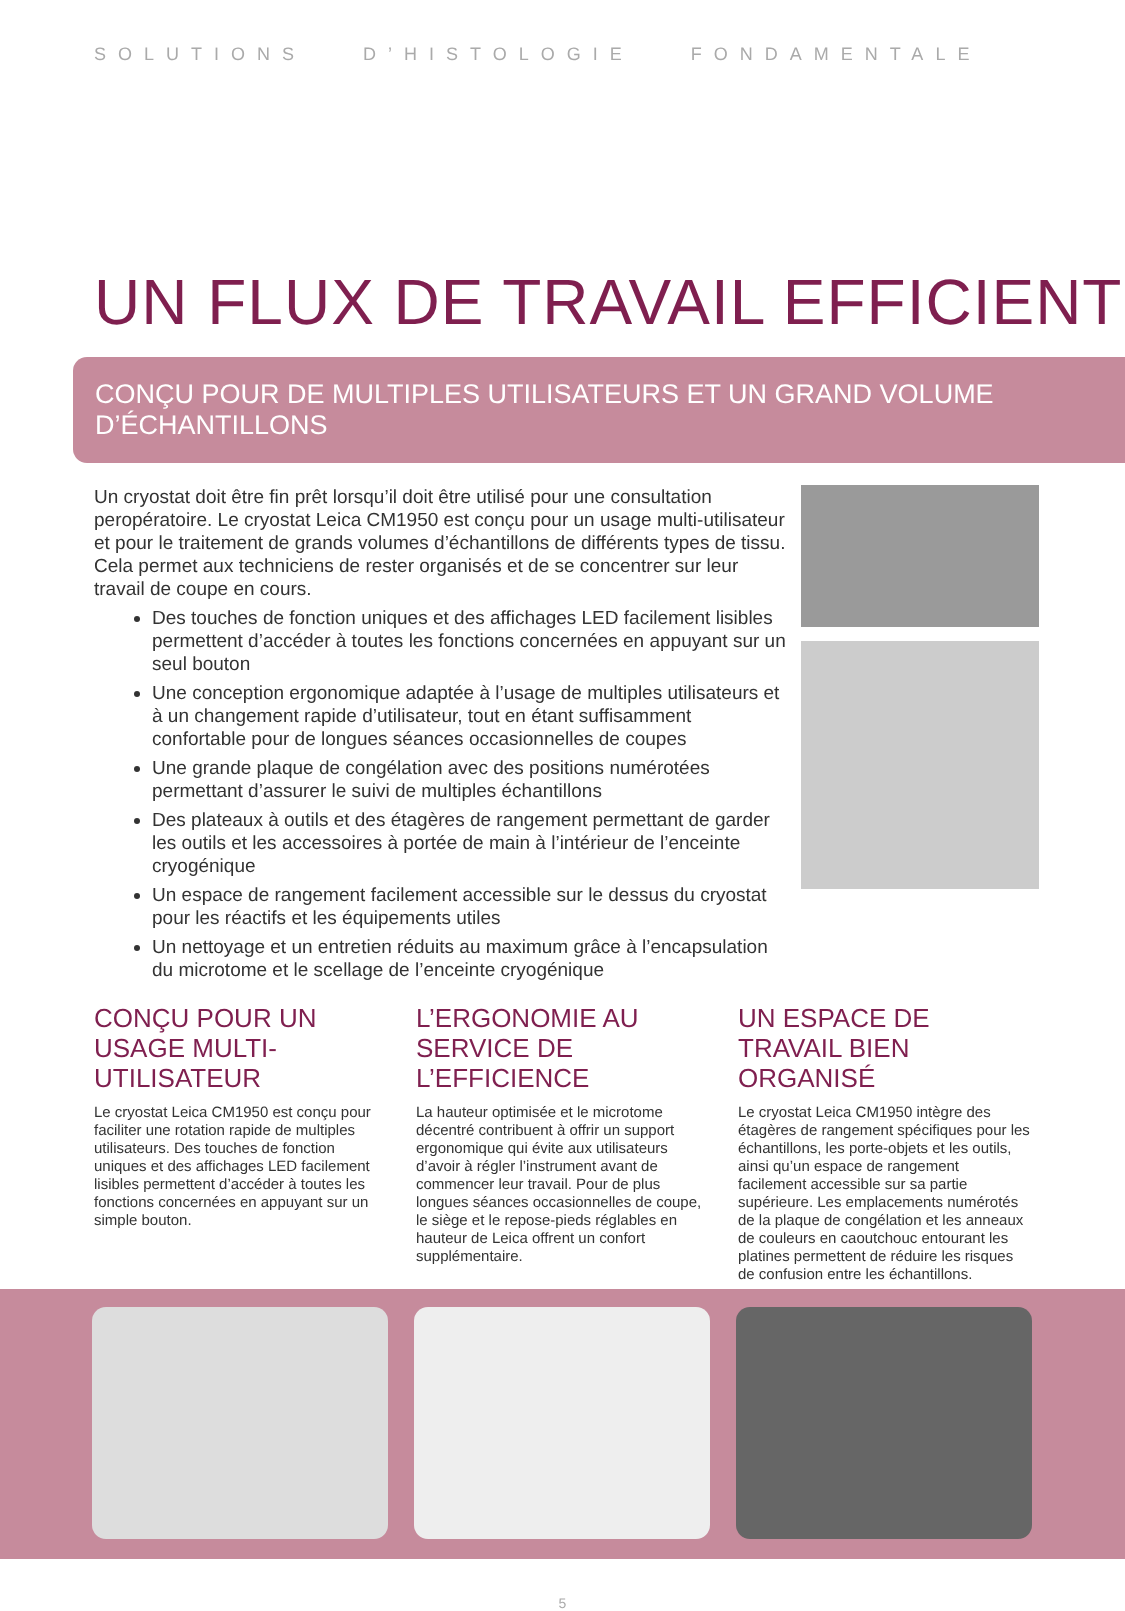SOLUTIONS D’HISTOLOGIE FONDAMENTALE
UN FLUX DE TRAVAIL EFFICIENT
CONÇU POUR DE MULTIPLES UTILISATEURS ET UN GRAND VOLUME D’ÉCHANTILLONS
Un cryostat doit être fin prêt lorsqu’il doit être utilisé pour une consultation peropératoire. Le cryostat Leica CM1950 est conçu pour un usage multi-utilisateur et pour le traitement de grands volumes d’échantillons de différents types de tissu. Cela permet aux techniciens de rester organisés et de se concentrer sur leur travail de coupe en cours.
Des touches de fonction uniques et des affichages LED facilement lisibles permettent d’accéder à toutes les fonctions concernées en appuyant sur un seul bouton
Une conception ergonomique adaptée à l’usage de multiples utilisateurs et à un changement rapide d’utilisateur, tout en étant suffisamment confortable pour de longues séances occasionnelles de coupes
Une grande plaque de congélation avec des positions numérotées permettant d’assurer le suivi de multiples échantillons
Des plateaux à outils et des étagères de rangement permettant de garder les outils et les accessoires à portée de main à l’intérieur de l’enceinte cryogénique
Un espace de rangement facilement accessible sur le dessus du cryostat pour les réactifs et les équipements utiles
Un nettoyage et un entretien réduits au maximum grâce à l’encapsulation du microtome et le scellage de l’enceinte cryogénique
CONÇU POUR UN USAGE MULTI-UTILISATEUR
Le cryostat Leica CM1950 est conçu pour faciliter une rotation rapide de multiples utilisateurs. Des touches de fonction uniques et des affichages LED facilement lisibles permettent d’accéder à toutes les fonctions concernées en appuyant sur un simple bouton.
L’ERGONOMIE AU SERVICE DE L’EFFICIENCE
La hauteur optimisée et le microtome décentré contribuent à offrir un support ergonomique qui évite aux utilisateurs d’avoir à régler l’instrument avant de commencer leur travail. Pour de plus longues séances occasionnelles de coupe, le siège et le repose-pieds réglables en hauteur de Leica offrent un confort supplémentaire.
UN ESPACE DE TRAVAIL BIEN ORGANISÉ
Le cryostat Leica CM1950 intègre des étagères de rangement spécifiques pour les échantillons, les porte-objets et les outils, ainsi qu’un espace de rangement facilement accessible sur sa partie supérieure. Les emplacements numérotés de la plaque de congélation et les anneaux de couleurs en caoutchouc entourant les platines permettent de réduire les risques de confusion entre les échantillons.
5